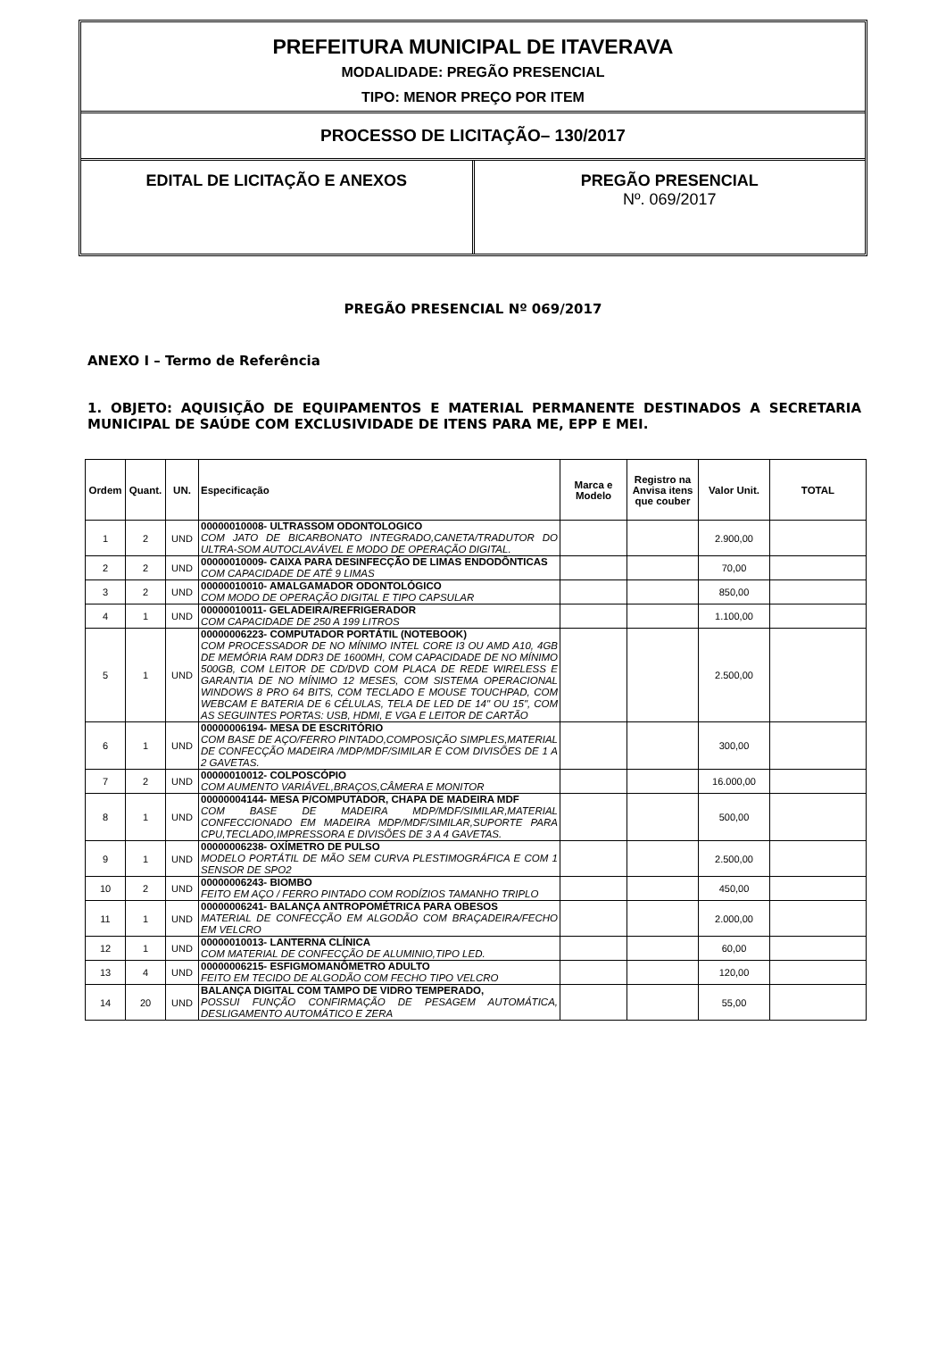PREFEITURA MUNICIPAL DE ITAVERAVA
MODALIDADE: PREGÃO PRESENCIAL
TIPO: MENOR PREÇO POR ITEM
PROCESSO DE LICITAÇÃO– 130/2017
EDITAL DE LICITAÇÃO E ANEXOS PREGÃO PRESENCIAL
Nº. 069/2017
PREGÃO PRESENCIAL Nº 069/2017
ANEXO I – Termo de Referência
1. OBJETO: AQUISIÇÃO DE EQUIPAMENTOS E MATERIAL PERMANENTE DESTINADOS A SECRETARIA MUNICIPAL DE SAÚDE COM EXCLUSIVIDADE DE ITENS PARA ME, EPP E MEI.
| Ordem | Quant. | UN. | Especificação | Marca e Modelo | Registro na Anvisa itens que couber | Valor Unit. | TOTAL |
| --- | --- | --- | --- | --- | --- | --- | --- |
| 1 | 2 | UND | 00000010008- ULTRASSOM ODONTOLOGICO COM JATO DE BICARBONATO INTEGRADO,CANETA/TRADUTOR DO ULTRA-SOM AUTOCLAVÁVEL E MODO DE OPERAÇÃO DIGITAL. | | | 2.900,00 | |
| 2 | 2 | UND | 00000010009- CAIXA PARA DESINFECÇÃO DE LIMAS ENDODÔNTICAS COM CAPACIDADE DE ATÉ 9 LIMAS | | | 70,00 | |
| 3 | 2 | UND | 00000010010- AMALGAMADOR ODONTOLÓGICO COM MODO DE OPERAÇÃO DIGITAL E TIPO CAPSULAR | | | 850,00 | |
| 4 | 1 | UND | 00000010011- GELADEIRA/REFRIGERADOR COM CAPACIDADE DE 250 A 199 LITROS | | | 1.100,00 | |
| 5 | 1 | UND | 00000006223- COMPUTADOR PORTÁTIL (NOTEBOOK) COM PROCESSADOR DE NO MÍNIMO INTEL CORE I3 OU AMD A10, 4GB DE MEMÓRIA RAM DDR3 DE 1600MH, COM CAPACIDADE DE NO MÍNIMO 500GB, COM LEITOR DE CD/DVD COM PLACA DE REDE WIRELESS E GARANTIA DE NO MÍNIMO 12 MESES, COM SISTEMA OPERACIONAL WINDOWS 8 PRO 64 BITS, COM TECLADO E MOUSE TOUCHPAD, COM WEBCAM E BATERIA DE 6 CÉLULAS, TELA DE LED DE 14" OU 15", COM AS SEGUINTES PORTAS: USB, HDMI, E VGA E LEITOR DE CARTÃO | | | 2.500,00 | |
| 6 | 1 | UND | 00000006194- MESA DE ESCRITÓRIO COM BASE DE AÇO/FERRO PINTADO,COMPOSIÇÃO SIMPLES,MATERIAL DE CONFECÇÃO MADEIRA /MDP/MDF/SIMILAR E COM DIVISÕES DE 1 A 2 GAVETAS. | | | 300,00 | |
| 7 | 2 | UND | 00000010012- COLPOSCÓPIO COM AUMENTO VARIÁVEL,BRAÇOS,CÂMERA E MONITOR | | | 16.000,00 | |
| 8 | 1 | UND | 00000004144- MESA P/COMPUTADOR, CHAPA DE MADEIRA MDF COM BASE DE MADEIRA MDP/MDF/SIMILAR,MATERIAL CONFECCIONADO EM MADEIRA MDP/MDF/SIMILAR,SUPORTE PARA CPU,TECLADO,IMPRESSORA E DIVISÕES DE 3 A 4 GAVETAS. | | | 500,00 | |
| 9 | 1 | UND | 00000006238- OXÍMETRO DE PULSO MODELO PORTÁTIL DE MÃO SEM CURVA PLESTIMOGRÁFICA E COM 1 SENSOR DE SPO2 | | | 2.500,00 | |
| 10 | 2 | UND | 00000006243- BIOMBO FEITO EM AÇO / FERRO PINTADO COM RODÍZIOS TAMANHO TRIPLO | | | 450,00 | |
| 11 | 1 | UND | 00000006241- BALANÇA ANTROPOMÉTRICA PARA OBESOS MATERIAL DE CONFECÇÃO EM ALGODÃO COM BRAÇADEIRA/FECHO EM VELCRO | | | 2.000,00 | |
| 12 | 1 | UND | 00000010013- LANTERNA CLÍNICA COM MATERIAL DE CONFECÇÃO DE ALUMINIO,TIPO LED. | | | 60,00 | |
| 13 | 4 | UND | 00000006215- ESFIGMOMANÔMETRO ADULTO FEITO EM TECIDO DE ALGODÃO COM FECHO TIPO VELCRO | | | 120,00 | |
| 14 | 20 | UND | BALANÇA DIGITAL COM TAMPO DE VIDRO TEMPERADO, POSSUI FUNÇÃO CONFIRMAÇÃO DE PESAGEM AUTOMÁTICA, DESLIGAMENTO AUTOMÁTICO E ZERA | | | 55,00 | |